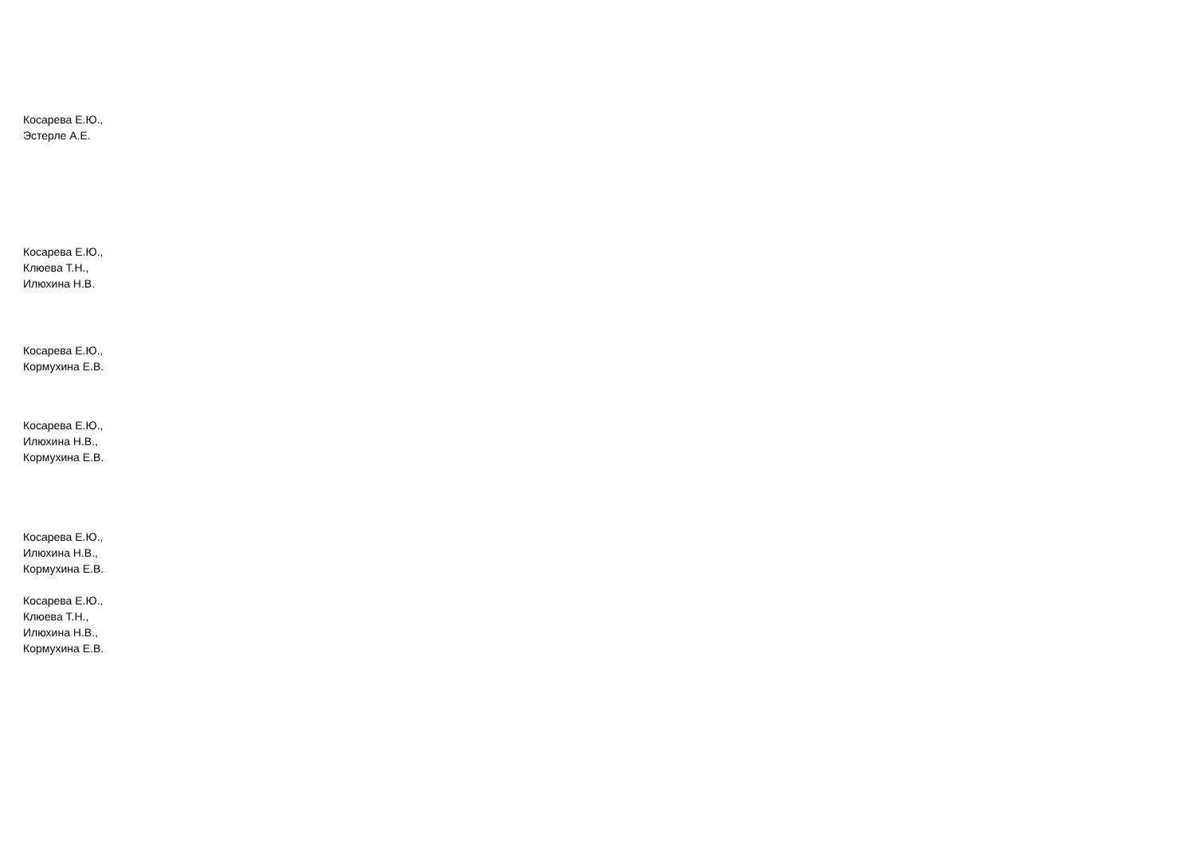Косарева Е.Ю.,
Эстерле А.Е.
Косарева Е.Ю.,
Клюева Т.Н.,
Илюхина Н.В.
Косарева Е.Ю.,
Кормухина Е.В.
Косарева Е.Ю.,
Илюхина Н.В.,
Кормухина Е.В.
Косарева Е.Ю.,
Илюхина Н.В.,
Кормухина Е.В.
Косарева Е.Ю.,
Клюева Т.Н.,
Илюхина Н.В.,
Кормухина Е.В.